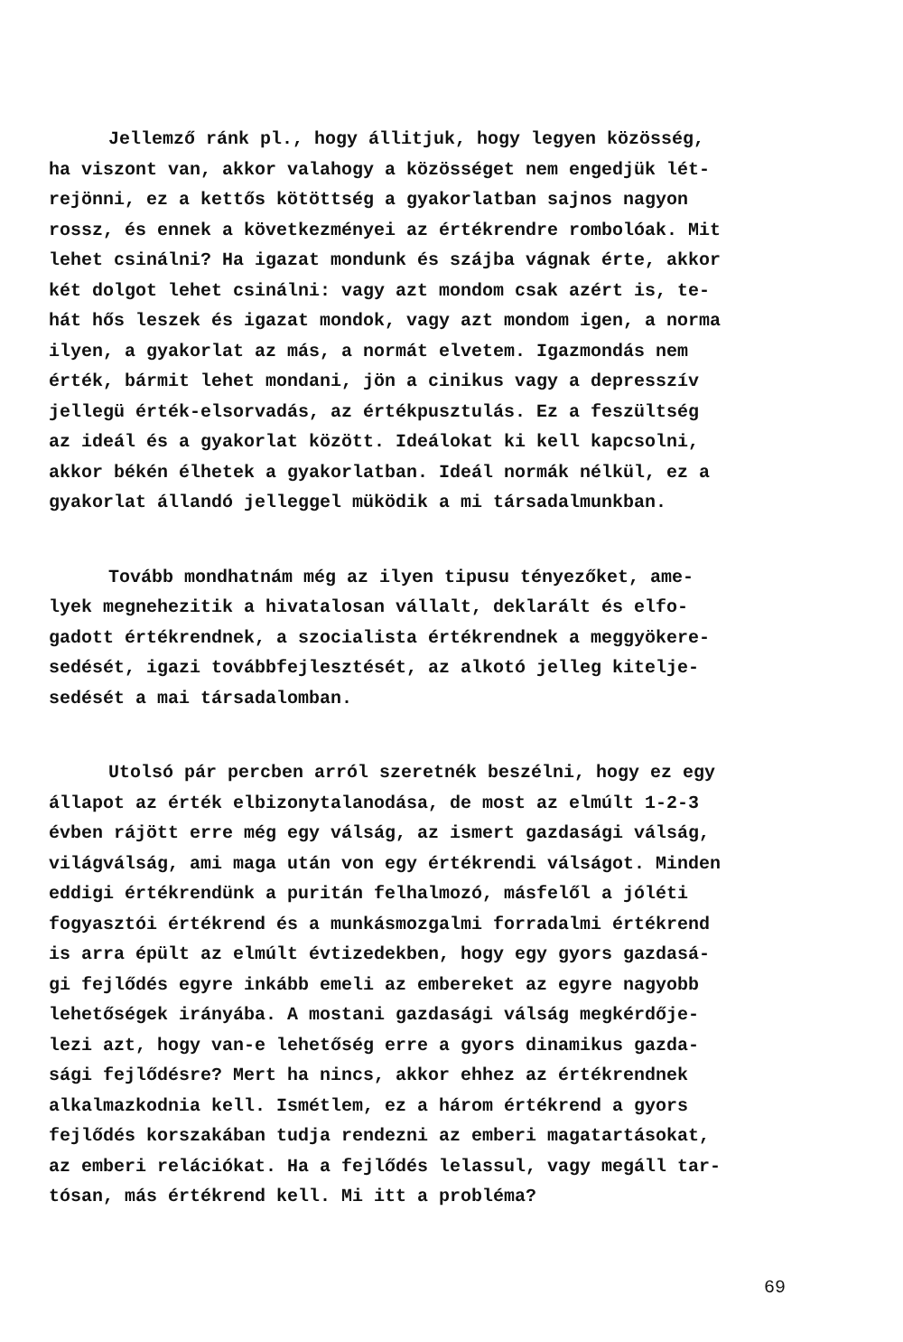Jellemző ránk pl., hogy állitjuk, hogy legyen közösség,
ha viszont van, akkor valahogy a közösséget nem engedjük lét-
rejönni, ez a kettős kötöttség a gyakorlatban sajnos nagyon
rossz, és ennek a következményei az értékrendre rombolóak. Mit
lehet csinálni? Ha igazat mondunk és szájba vágnak érte, akkor
két dolgot lehet csinálni: vagy azt mondom csak azért is, te-
hát hős leszek és igazat mondok, vagy azt mondom igen, a norma
ilyen, a gyakorlat az más, a normát elvetem. Igazmondás nem
érték, bármit lehet mondani, jön a cinikus vagy a depresszív
jellegü érték-elsorvadás, az értékpusztulás. Ez a feszültség
az ideál és a gyakorlat között. Ideálokat ki kell kapcsolni,
akkor békén élhetek a gyakorlatban. Ideál normák nélkül, ez a
gyakorlat állandó jelleggel müködik a mi társadalmunkban.
Tovább mondhatnám még az ilyen tipusu tényezőket, ame-
lyek megnehezitik a hivatalosan vállalt, deklarált és elfo-
gadott értékrendnek, a szocialista értékrendnek a meggyökere-
sedését, igazi továbbfejlesztését, az alkotó jelleg kitelje-
sedését a mai társadalomban.
Utolsó pár percben arról szeretnék beszélni, hogy ez egy
állapot az érték elbizonytalanodása, de most az elmúlt 1-2-3
évben rájött erre még egy válság, az ismert gazdasági válság,
világválság, ami maga után von egy értékrendi válságot. Minden
eddigi értékrendünk a puritán felhalmozó, másfelől a jóléti
fogyasztói értékrend és a munkásmozgalmi forradalmi értékrend
is arra épült az elmúlt évtizedekben, hogy egy gyors gazdasá-
gi fejlődés egyre inkább emeli az embereket az egyre nagyobb
lehetőségek irányába. A mostani gazdasági válság megkérdője-
lezi azt, hogy van-e lehetőség erre a gyors dinamikus gazda-
sági fejlődésre? Mert ha nincs, akkor ehhez az értékrendnek
alkalmazkodnia kell. Ismétlem, ez a három értékrend a gyors
fejlődés korszakában tudja rendezni az emberi magatartásokat,
az emberi relációkat. Ha a fejlődés lelassul, vagy megáll tar-
tósan, más értékrend kell. Mi itt a probléma?
69